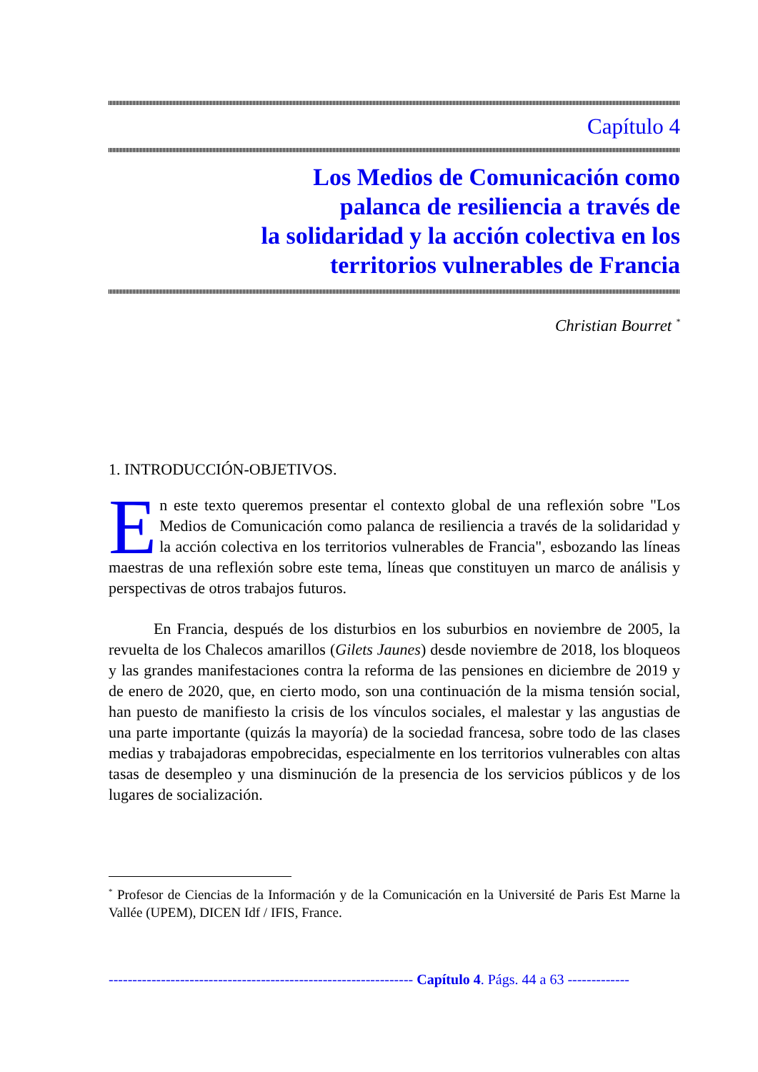Capítulo 4
Los Medios de Comunicación como
palanca de resiliencia a través de
la solidaridad y la acción colectiva en los
territorios vulnerables de Francia
Christian Bourret <sup>*</sup>
1. INTRODUCCIÓN-OBJETIVOS.
En este texto queremos presentar el contexto global de una reflexión sobre "Los Medios de Comunicación como palanca de resiliencia a través de la solidaridad y la acción colectiva en los territorios vulnerables de Francia", esbozando las líneas maestras de una reflexión sobre este tema, líneas que constituyen un marco de análisis y perspectivas de otros trabajos futuros.
En Francia, después de los disturbios en los suburbios en noviembre de 2005, la revuelta de los Chalecos amarillos (Gilets Jaunes) desde noviembre de 2018, los bloqueos y las grandes manifestaciones contra la reforma de las pensiones en diciembre de 2019 y de enero de 2020, que, en cierto modo, son una continuación de la misma tensión social, han puesto de manifiesto la crisis de los vínculos sociales, el malestar y las angustias de una parte importante (quizás la mayoría) de la sociedad francesa, sobre todo de las clases medias y trabajadoras empobrecidas, especialmente en los territorios vulnerables con altas tasas de desempleo y una disminución de la presencia de los servicios públicos y de los lugares de socialización.
<sup>*</sup> Profesor de Ciencias de la Información y de la Comunicación en la Université de Paris Est Marne la Vallée (UPEM), DICEN Idf / IFIS, France.
---------------------------------------------------------------- Capítulo 4. Págs. 44 a 63 -------------